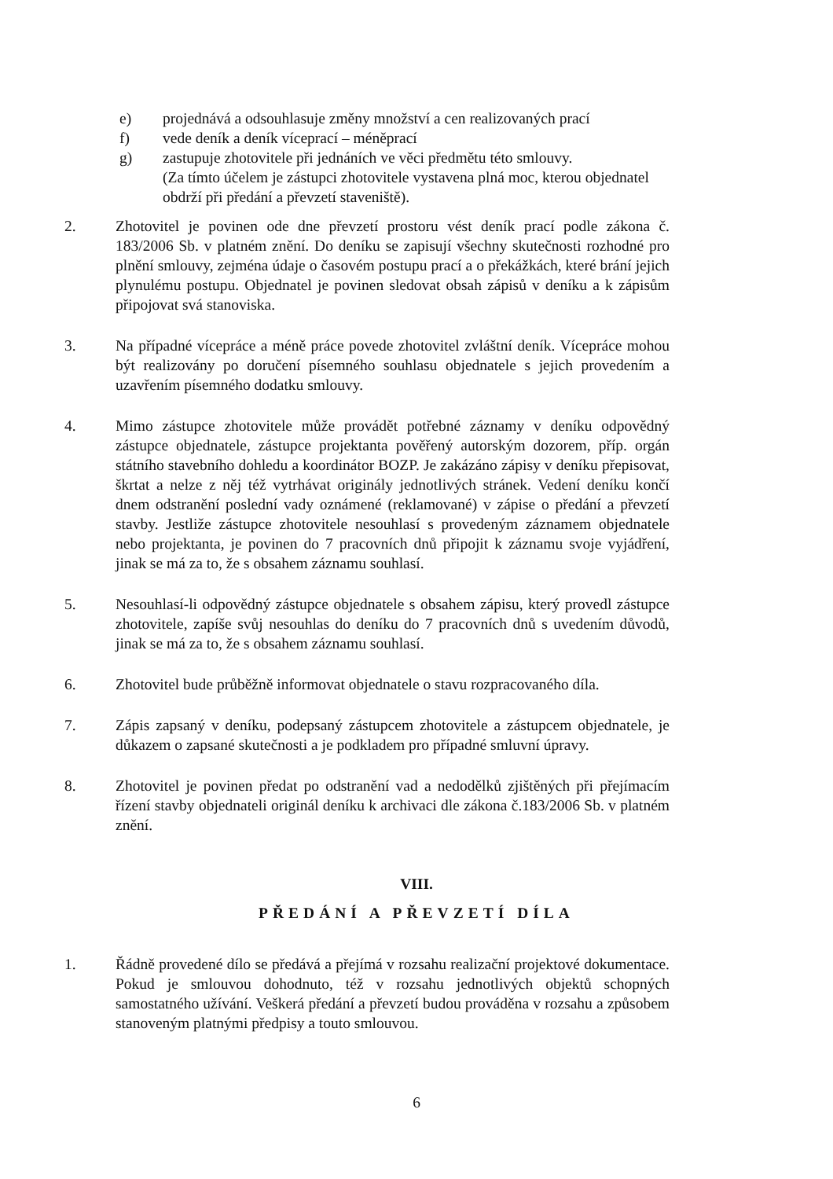e) projednává a odsouhlasuje změny množství a cen realizovaných prací
f) vede deník a deník víceprací – méněprací
g) zastupuje zhotovitele při jednáních ve věci předmětu této smlouvy.
(Za tímto účelem je zástupci zhotovitele vystavena plná moc, kterou objednatel obdrží při předání a převzetí staveniště).
2. Zhotovitel je povinen ode dne převzetí prostoru vést deník prací podle zákona č. 183/2006 Sb. v platném znění. Do deníku se zapisují všechny skutečnosti rozhodné pro plnění smlouvy, zejména údaje o časovém postupu prací a o překážkách, které brání jejich plynulému postupu. Objednatel je povinen sledovat obsah zápisů v deníku a k zápisům připojovat svá stanoviska.
3. Na případné vícepráce a méně práce povede zhotovitel zvláštní deník. Vícepráce mohou být realizovány po doručení písemného souhlasu objednatele s jejich provedením a uzavřením písemného dodatku smlouvy.
4. Mimo zástupce zhotovitele může provádět potřebné záznamy v deníku odpovědný zástupce objednatele, zástupce projektanta pověřený autorským dozorem, příp. orgán státního stavebního dohledu a koordinátor BOZP. Je zakázáno zápisy v deníku přepisovat, škrtat a nelze z něj též vytrhávat originály jednotlivých stránek. Vedení deníku končí dnem odstranění poslední vady oznámené (reklamované) v zápise o předání a převzetí stavby. Jestliže zástupce zhotovitele nesouhlasí s provedeným záznamem objednatele nebo projektanta, je povinen do 7 pracovních dnů připojit k záznamu svoje vyjádření, jinak se má za to, že s obsahem záznamu souhlasí.
5. Nesouhlasí-li odpovědný zástupce objednatele s obsahem zápisu, který provedl zástupce zhotovitele, zapíše svůj nesouhlas do deníku do 7 pracovních dnů s uvedením důvodů, jinak se má za to, že s obsahem záznamu souhlasí.
6. Zhotovitel bude průběžně informovat objednatele o stavu rozpracovaného díla.
7. Zápis zapsaný v deníku, podepsaný zástupcem zhotovitele a zástupcem objednatele, je důkazem o zapsané skutečnosti a je podkladem pro případné smluvní úpravy.
8. Zhotovitel je povinen předat po odstranění vad a nedodělků zjištěných při přejímacím řízení stavby objednateli originál deníku k archivaci dle zákona č.183/2006 Sb. v platném znění.
VIII.
PŘEDÁNÍ A PŘEVZETÍ DÍLA
1. Řádně provedené dílo se předává a přejímá v rozsahu realizační projektové dokumentace. Pokud je smlouvou dohodnuto, též v rozsahu jednotlivých objektů schopných samostatného užívání. Veškerá předání a převzetí budou prováděna v rozsahu a způsobem stanoveným platnými předpisy a touto smlouvou.
6